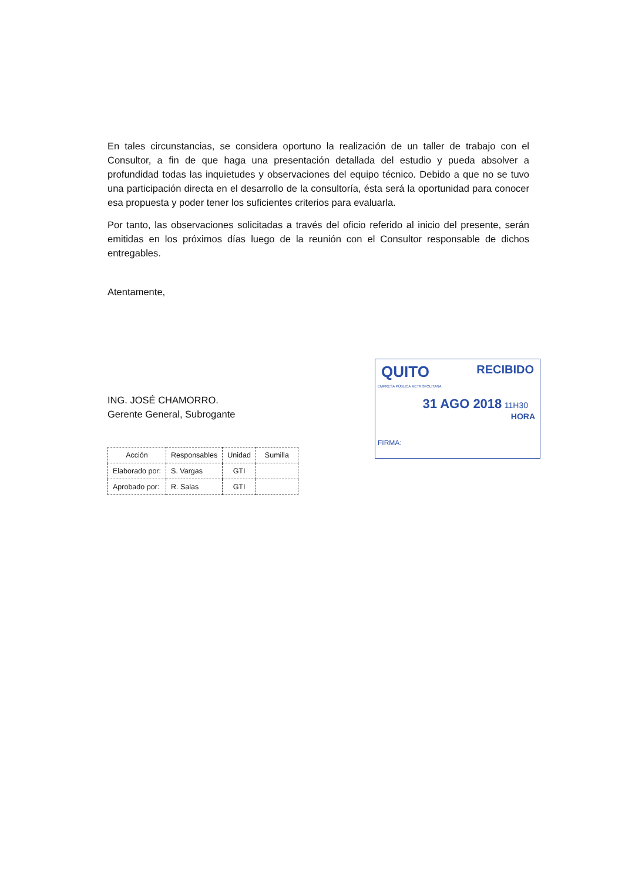En tales circunstancias, se considera oportuno la realización de un taller de trabajo con el Consultor, a fin de que haga una presentación detallada del estudio y pueda absolver a profundidad todas las inquietudes y observaciones del equipo técnico. Debido a que no se tuvo una participación directa en el desarrollo de la consultoría, ésta será la oportunidad para conocer esa propuesta y poder tener los suficientes criterios para evaluarla.
Por tanto, las observaciones solicitadas a través del oficio referido al inicio del presente, serán emitidas en los próximos días luego de la reunión con el Consultor responsable de dichos entregables.
Atentamente,
ING. JOSÉ CHAMORRO.
Gerente General, Subrogante
| Acción | Responsables | Unidad | Sumilla |
| --- | --- | --- | --- |
| Elaborado por: | S. Vargas | GTI | |
| Aprobado por: | R. Salas | GTI | |
QUITO RECIBIDO
EMPRESA PÚBLICA METROPOLITANA
31 AGO 2018 11H30
HORA
FIRMA: